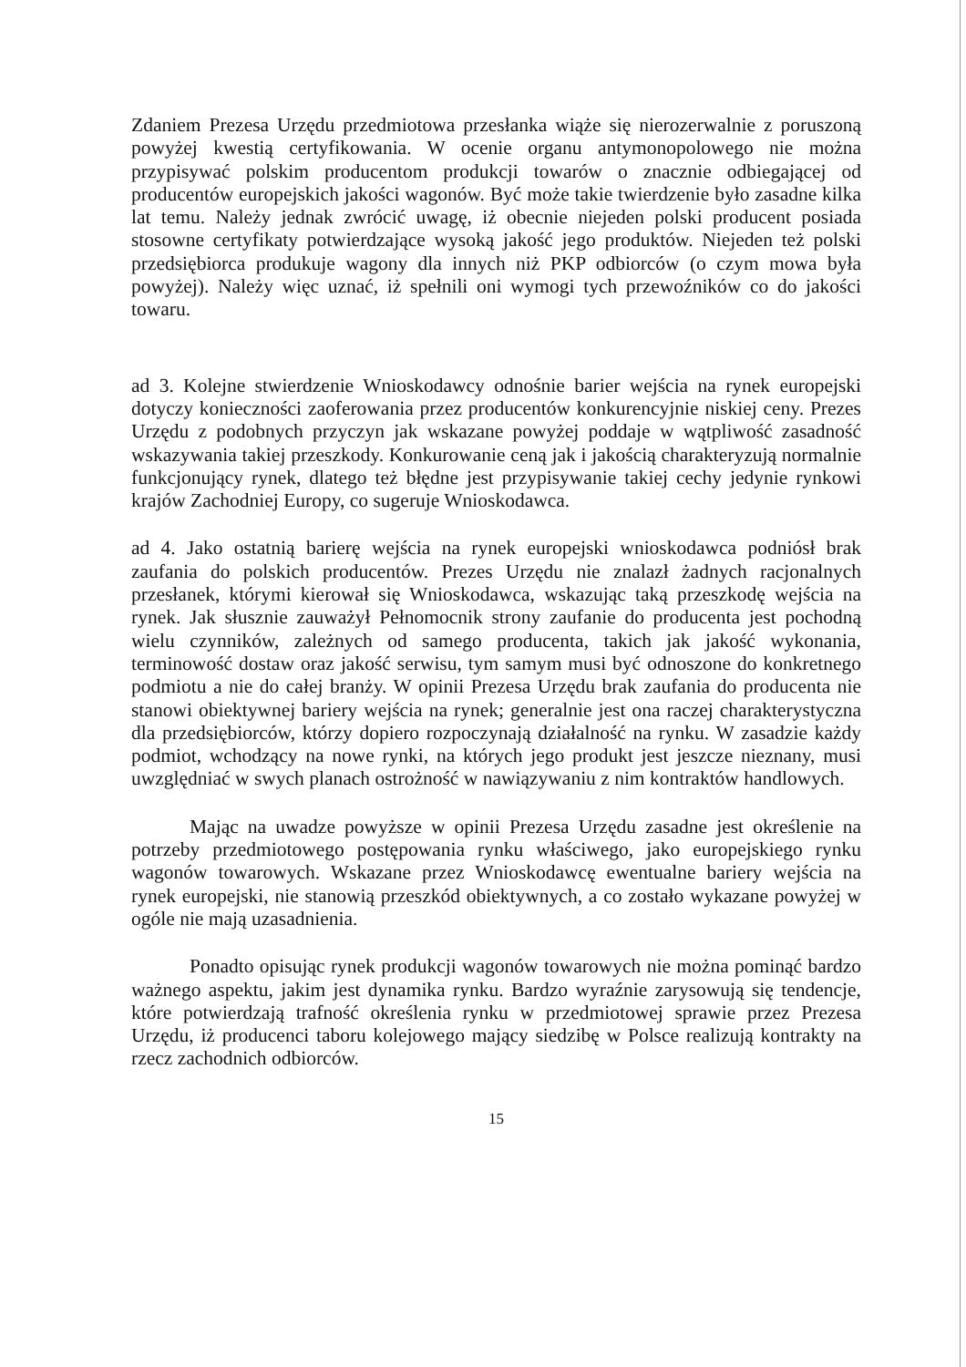Zdaniem Prezesa Urzędu przedmiotowa przesłanka wiąże się nierozerwalnie z poruszoną powyżej kwestią certyfikowania. W ocenie organu antymonopolowego nie można przypisywać polskim producentom produkcji towarów o znacznie odbiegającej od producentów europejskich jakości wagonów. Być może takie twierdzenie było zasadne kilka lat temu. Należy jednak zwrócić uwagę, iż obecnie niejeden polski producent posiada stosowne certyfikaty potwierdzające wysoką jakość jego produktów. Niejeden też polski przedsiębiorca produkuje wagony dla innych niż PKP odbiorców (o czym mowa była powyżej). Należy więc uznać, iż spełnili oni wymogi tych przewoźników co do jakości towaru.
ad 3. Kolejne stwierdzenie Wnioskodawcy odnośnie barier wejścia na rynek europejski dotyczy konieczności zaoferowania przez producentów konkurencyjnie niskiej ceny. Prezes Urzędu z podobnych przyczyn jak wskazane powyżej poddaje w wątpliwość zasadność wskazywania takiej przeszkody. Konkurowanie ceną jak i jakością charakteryzują normalnie funkcjonujący rynek, dlatego też błędne jest przypisywanie takiej cechy jedynie rynkowi krajów Zachodniej Europy, co sugeruje Wnioskodawca.
ad 4. Jako ostatnią barierę wejścia na rynek europejski wnioskodawca podniósł brak zaufania do polskich producentów. Prezes Urzędu nie znalazł żadnych racjonalnych przesłanek, którymi kierował się Wnioskodawca, wskazując taką przeszkodę wejścia na rynek. Jak słusznie zauważył Pełnomocnik strony zaufanie do producenta jest pochodną wielu czynników, zależnych od samego producenta, takich jak jakość wykonania, terminowość dostaw oraz jakość serwisu, tym samym musi być odnoszone do konkretnego podmiotu a nie do całej branży. W opinii Prezesa Urzędu brak zaufania do producenta nie stanowi obiektywnej bariery wejścia na rynek; generalnie jest ona raczej charakterystyczna dla przedsiębiorców, którzy dopiero rozpoczynają działalność na rynku. W zasadzie każdy podmiot, wchodzący na nowe rynki, na których jego produkt jest jeszcze nieznany, musi uwzględniać w swych planach ostrożność w nawiązywaniu z nim kontraktów handlowych.
Mając na uwadze powyższe w opinii Prezesa Urzędu zasadne jest określenie na potrzeby przedmiotowego postępowania rynku właściwego, jako europejskiego rynku wagonów towarowych. Wskazane przez Wnioskodawcę ewentualne bariery wejścia na rynek europejski, nie stanowią przeszkód obiektywnych, a co zostało wykazane powyżej w ogóle nie mają uzasadnienia.
Ponadto opisując rynek produkcji wagonów towarowych nie można pominąć bardzo ważnego aspektu, jakim jest dynamika rynku. Bardzo wyraźnie zarysowują się tendencje, które potwierdzają trafność określenia rynku w przedmiotowej sprawie przez Prezesa Urzędu, iż producenci taboru kolejowego mający siedzibę w Polsce realizują kontrakty na rzecz zachodnich odbiorców.
15